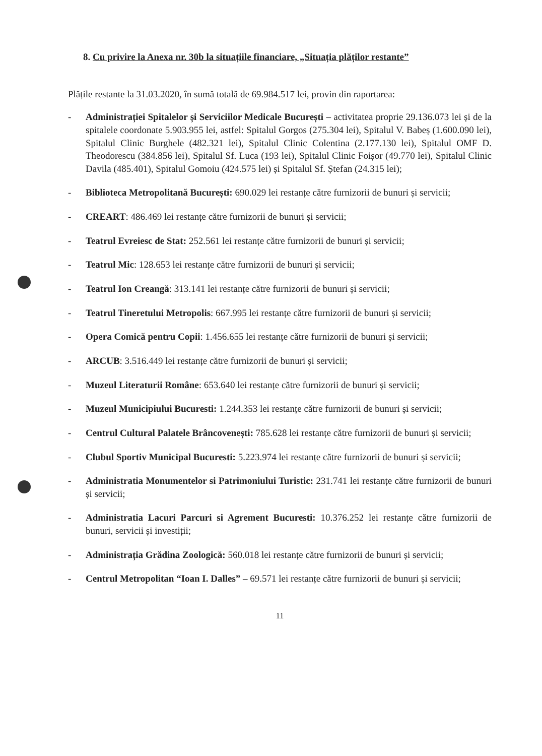8. Cu privire la Anexa nr. 30b la situațiile financiare, „Situația plăților restante”
Plățile restante la 31.03.2020, în sumă totală de 69.984.517 lei, provin din raportarea:
- Administrației Spitalelor și Serviciilor Medicale București – activitatea proprie 29.136.073 lei și de la spitalele coordonate 5.903.955 lei, astfel: Spitalul Gorgos (275.304 lei), Spitalul V. Babeș (1.600.090 lei), Spitalul Clinic Burghele (482.321 lei), Spitalul Clinic Colentina (2.177.130 lei), Spitalul OMF D. Theodorescu (384.856 lei), Spitalul Sf. Luca (193 lei), Spitalul Clinic Foișor (49.770 lei), Spitalul Clinic Davila (485.401), Spitalul Gomoiu (424.575 lei) și Spitalul Sf. Ștefan (24.315 lei);
- Biblioteca Metropolitană București: 690.029 lei restanțe către furnizorii de bunuri și servicii;
- CREART: 486.469 lei restanțe către furnizorii de bunuri și servicii;
- Teatrul Evreiesc de Stat: 252.561 lei restanțe către furnizorii de bunuri și servicii;
- Teatrul Mic: 128.653 lei restanțe către furnizorii de bunuri și servicii;
- Teatrul Ion Creangă: 313.141 lei restanțe către furnizorii de bunuri și servicii;
- Teatrul Tineretului Metropolis: 667.995 lei restanțe către furnizorii de bunuri și servicii;
- Opera Comică pentru Copii: 1.456.655 lei restanțe către furnizorii de bunuri și servicii;
- ARCUB: 3.516.449 lei restanțe către furnizorii de bunuri și servicii;
- Muzeul Literaturii Române: 653.640 lei restanțe către furnizorii de bunuri și servicii;
- Muzeul Municipiului Bucuresti: 1.244.353 lei restanțe către furnizorii de bunuri și servicii;
- Centrul Cultural Palatele Brâncovenești: 785.628 lei restanțe către furnizorii de bunuri și servicii;
- Clubul Sportiv Municipal Bucuresti: 5.223.974 lei restanțe către furnizorii de bunuri și servicii;
- Administratia Monumentelor si Patrimoniului Turistic: 231.741 lei restanțe către furnizorii de bunuri și servicii;
- Administratia Lacuri Parcuri si Agrement Bucuresti: 10.376.252 lei restanțe către furnizorii de bunuri, servicii și investiții;
- Administrația Grădina Zoologică: 560.018 lei restanțe către furnizorii de bunuri și servicii;
- Centrul Metropolitan “Ioan I. Dalles” – 69.571 lei restanțe către furnizorii de bunuri și servicii;
11